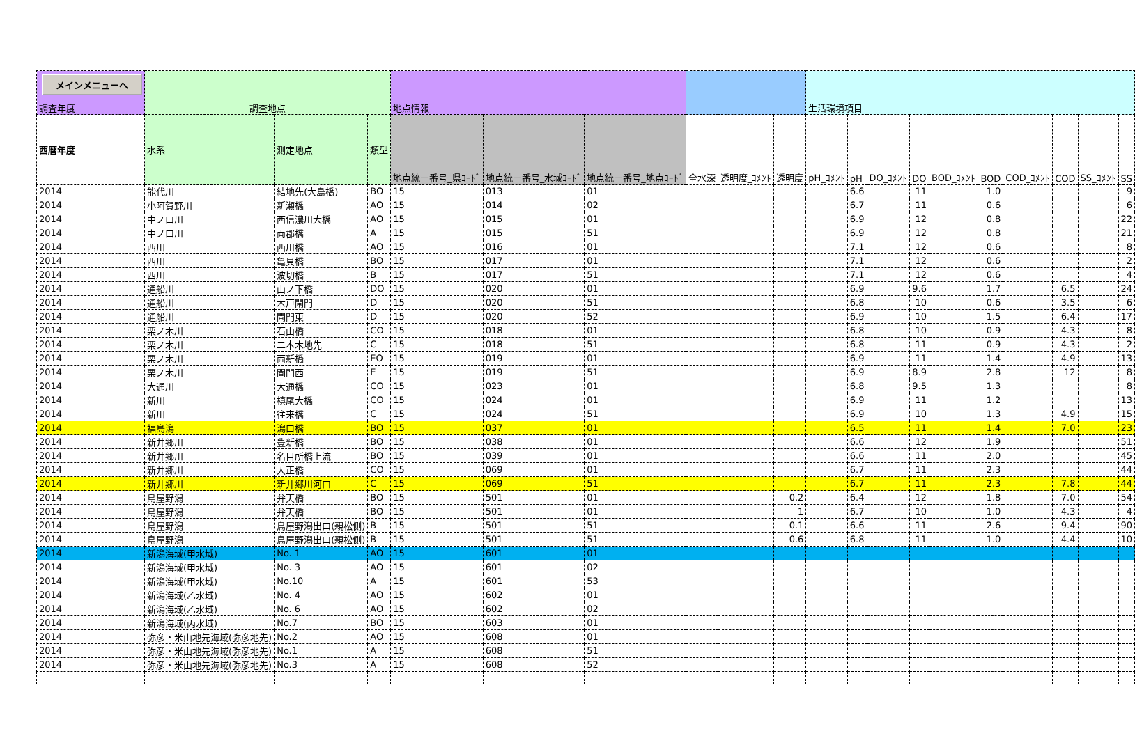| メインメニューへ 調査年度 | 調査地点 | | | 地点情報 | | | | | | 生活環境項目 | | | | | | | | | |
| --- | --- | --- | --- | --- | --- | --- | --- | --- | --- | --- | --- | --- | --- | --- | --- | --- | --- | --- | --- |
| 西暦年度 | 水系 | 測定地点 | 類型 | 地点統一番号_県ｺｰﾄﾞ | 地点統一番号_水域ｺｰﾄﾞ | 地点統一番号_地点ｺｰﾄﾞ | 全水深 | 透明度_ｺﾒﾝﾄ | 透明度 | pH_ｺﾒﾝﾄ | pH | DO_ｺﾒﾝﾄ | DO | BOD_ｺﾒﾝﾄ | BOD | COD_ｺﾒﾝﾄ | COD | SS_ｺﾒﾝﾄ | SS |
| 2014 | 能代川 | 結地先(大島橋) | BO | 15 | 013 | 01 | | | | | 6.6 | | 11 | | 1.0 | | | | 9 |
| 2014 | 小阿賀野川 | 新瀬橋 | AO | 15 | 014 | 02 | | | | | 6.7 | | 11 | | 0.6 | | | | 6 |
| 2014 | 中ノ口川 | 西信濃川大橋 | AO | 15 | 015 | 01 | | | | | 6.9 | | 12 | | 0.8 | | | | 22 |
| 2014 | 中ノ口川 | 両郡橋 | A | 15 | 015 | 51 | | | | | 6.9 | | 12 | | 0.8 | | | | 21 |
| 2014 | 西川 | 西川橋 | AO | 15 | 016 | 01 | | | | | 7.1 | | 12 | | 0.6 | | | | 8 |
| 2014 | 西川 | 亀貝橋 | BO | 15 | 017 | 01 | | | | | 7.1 | | 12 | | 0.6 | | | | 2 |
| 2014 | 西川 | 波切橋 | B | 15 | 017 | 51 | | | | | 7.1 | | 12 | | 0.6 | | | | 4 |
| 2014 | 通船川 | 山ノ下橋 | DO | 15 | 020 | 01 | | | | | 6.9 | | 9.6 | | 1.7 | | 6.5 | | 24 |
| 2014 | 通船川 | 木戸閘門 | D | 15 | 020 | 51 | | | | | 6.8 | | 10 | | 0.6 | | 3.5 | | 6 |
| 2014 | 通船川 | 閘門東 | D | 15 | 020 | 52 | | | | | 6.9 | | 10 | | 1.5 | | 6.4 | | 17 |
| 2014 | 栗ノ木川 | 石山橋 | CO | 15 | 018 | 01 | | | | | 6.8 | | 10 | | 0.9 | | 4.3 | | 8 |
| 2014 | 栗ノ木川 | 二本木地先 | C | 15 | 018 | 51 | | | | | 6.8 | | 11 | | 0.9 | | 4.3 | | 2 |
| 2014 | 栗ノ木川 | 両新橋 | EO | 15 | 019 | 01 | | | | | 6.9 | | 11 | | 1.4 | | 4.9 | | 13 |
| 2014 | 栗ノ木川 | 閘門西 | E | 15 | 019 | 51 | | | | | 6.9 | | 8.9 | | 2.8 | | 12 | | 8 |
| 2014 | 大通川 | 大通橋 | CO | 15 | 023 | 01 | | | | | 6.8 | | 9.5 | | 1.3 | | | | 8 |
| 2014 | 新川 | 槙尾大橋 | CO | 15 | 024 | 01 | | | | | 6.9 | | 11 | | 1.2 | | | | 13 |
| 2014 | 新川 | 往来橋 | C | 15 | 024 | 51 | | | | | 6.9 | | 10 | | 1.3 | | 4.9 | | 15 |
| 2014 | 福島潟 | 潟口橋 | BO | 15 | 037 | 01 | | | | | 6.5 | | 11 | | 1.4 | | 7.0 | | 23 |
| 2014 | 新井郷川 | 豊新橋 | BO | 15 | 038 | 01 | | | | | 6.6 | | 12 | | 1.9 | | | | 51 |
| 2014 | 新井郷川 | 名目所橋上流 | BO | 15 | 039 | 01 | | | | | 6.6 | | 11 | | 2.0 | | | | 45 |
| 2014 | 新井郷川 | 大正橋 | CO | 15 | 069 | 01 | | | | | 6.7 | | 11 | | 2.3 | | | | 44 |
| 2014 | 新井郷川 | 新井郷川河口 | C | 15 | 069 | 51 | | | | | 6.7 | | 11 | | 2.3 | | 7.8 | | 44 |
| 2014 | 鳥屋野潟 | 弁天橋 | BO | 15 | 501 | 01 | | | 0.2 | | 6.4 | | 12 | | 1.8 | | 7.0 | | 54 |
| 2014 | 鳥屋野潟 | 弁天橋 | BO | 15 | 501 | 01 | | | 1 | | 6.7 | | 10 | | 1.0 | | 4.3 | | 4 |
| 2014 | 鳥屋野潟 | 鳥屋野潟出口(親松側) | B | 15 | 501 | 51 | | | 0.1 | | 6.6 | | 11 | | 2.6 | | 9.4 | | 90 |
| 2014 | 鳥屋野潟 | 鳥屋野潟出口(親松側) | B | 15 | 501 | 51 | | | 0.6 | | 6.8 | | 11 | | 1.0 | | 4.4 | | 10 |
| 2014 | 新潟海域(甲水域) | No. 1 | AO | 15 | 601 | 01 | | | | | | | | | | | | | |
| 2014 | 新潟海域(甲水域) | No. 3 | AO | 15 | 601 | 02 | | | | | | | | | | | | | |
| 2014 | 新潟海域(甲水域) | No.10 | A | 15 | 601 | 53 | | | | | | | | | | | | | |
| 2014 | 新潟海域(乙水域) | No. 4 | AO | 15 | 602 | 01 | | | | | | | | | | | | | |
| 2014 | 新潟海域(乙水域) | No. 6 | AO | 15 | 602 | 02 | | | | | | | | | | | | | |
| 2014 | 新潟海域(丙水域) | No.7 | BO | 15 | 603 | 01 | | | | | | | | | | | | | |
| 2014 | 弥彦・米山地先海域(弥彦地先) | No.2 | AO | 15 | 608 | 01 | | | | | | | | | | | | | |
| 2014 | 弥彦・米山地先海域(弥彦地先) | No.1 | A | 15 | 608 | 51 | | | | | | | | | | | | | |
| 2014 | 弥彦・米山地先海域(弥彦地先) | No.3 | A | 15 | 608 | 52 | | | | | | | | | | | | | |